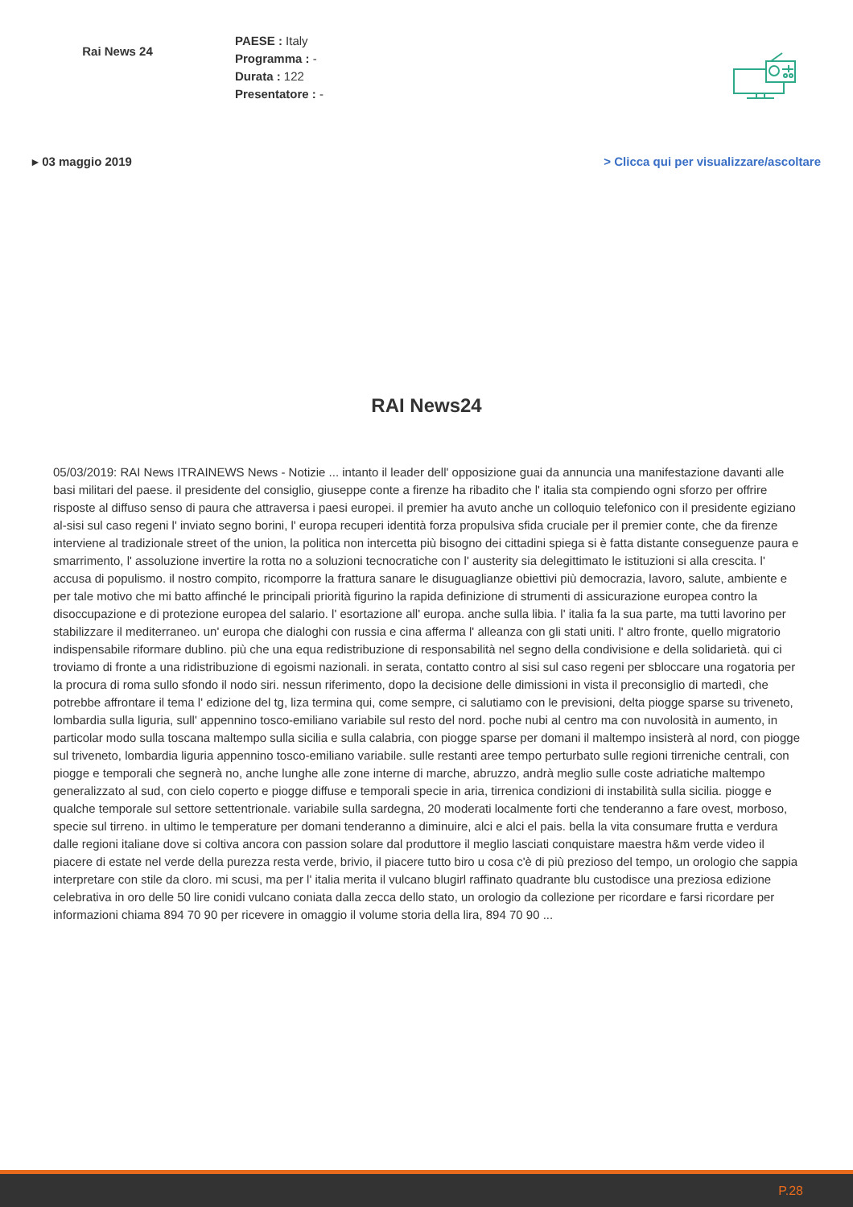Rai News 24
PAESE : Italy
Programma : -
Durata : 122
Presentatore : -
▸ 03 maggio 2019 > Clicca qui per visualizzare/ascoltare
RAI News24
05/03/2019: RAI News ITRAINEWS News - Notizie ... intanto il leader dell' opposizione guai da annuncia una manifestazione davanti alle basi militari del paese. il presidente del consiglio, giuseppe conte a firenze ha ribadito che l' italia sta compiendo ogni sforzo per offrire risposte al diffuso senso di paura che attraversa i paesi europei. il premier ha avuto anche un colloquio telefonico con il presidente egiziano al-sisi sul caso regeni l' inviato segno borini, l' europa recuperi identità forza propulsiva sfida cruciale per il premier conte, che da firenze interviene al tradizionale street of the union, la politica non intercetta più bisogno dei cittadini spiega si è fatta distante conseguenze paura e smarrimento, l' assoluzione invertire la rotta no a soluzioni tecnocratiche con l' austerity sia delegittimato le istituzioni si alla crescita. l' accusa di populismo. il nostro compito, ricomporre la frattura sanare le disuguaglianze obiettivi più democrazia, lavoro, salute, ambiente e per tale motivo che mi batto affinché le principali priorità figurino la rapida definizione di strumenti di assicurazione europea contro la disoccupazione e di protezione europea del salario. l' esortazione all' europa. anche sulla libia. l' italia fa la sua parte, ma tutti lavorino per stabilizzare il mediterraneo. un' europa che dialoghi con russia e cina afferma l' alleanza con gli stati uniti. l' altro fronte, quello migratorio indispensabile riformare dublino. più che una equa redistribuzione di responsabilità nel segno della condivisione e della solidarietà. qui ci troviamo di fronte a una ridistribuzione di egoismi nazionali. in serata, contatto contro al sisi sul caso regeni per sbloccare una rogatoria per la procura di roma sullo sfondo il nodo siri. nessun riferimento, dopo la decisione delle dimissioni in vista il preconsiglio di martedì, che potrebbe affrontare il tema l' edizione del tg, liza termina qui, come sempre, ci salutiamo con le previsioni, delta piogge sparse su triveneto, lombardia sulla liguria, sull' appennino tosco-emiliano variabile sul resto del nord. poche nubi al centro ma con nuvolosità in aumento, in particolar modo sulla toscana maltempo sulla sicilia e sulla calabria, con piogge sparse per domani il maltempo insisterà al nord, con piogge sul triveneto, lombardia liguria appennino tosco-emiliano variabile. sulle restanti aree tempo perturbato sulle regioni tirreniche centrali, con piogge e temporali che segnerà no, anche lunghe alle zone interne di marche, abruzzo, andrà meglio sulle coste adriatiche maltempo generalizzato al sud, con cielo coperto e piogge diffuse e temporali specie in aria, tirrenica condizioni di instabilità sulla sicilia. piogge e qualche temporale sul settore settentrionale. variabile sulla sardegna, 20 moderati localmente forti che tenderanno a fare ovest, morboso, specie sul tirreno. in ultimo le temperature per domani tenderanno a diminuire, alci e alci el pais. bella la vita consumare frutta e verdura dalle regioni italiane dove si coltiva ancora con passion solare dal produttore il meglio lasciati conquistare maestra h&m verde video il piacere di estate nel verde della purezza resta verde, brivio, il piacere tutto biro u cosa c'è di più prezioso del tempo, un orologio che sappia interpretare con stile da cloro. mi scusi, ma per l' italia merita il vulcano blugirl raffinato quadrante blu custodisce una preziosa edizione celebrativa in oro delle 50 lire conidi vulcano coniata dalla zecca dello stato, un orologio da collezione per ricordare e farsi ricordare per informazioni chiama 894 70 90 per ricevere in omaggio il volume storia della lira, 894 70 90 ...
P.28